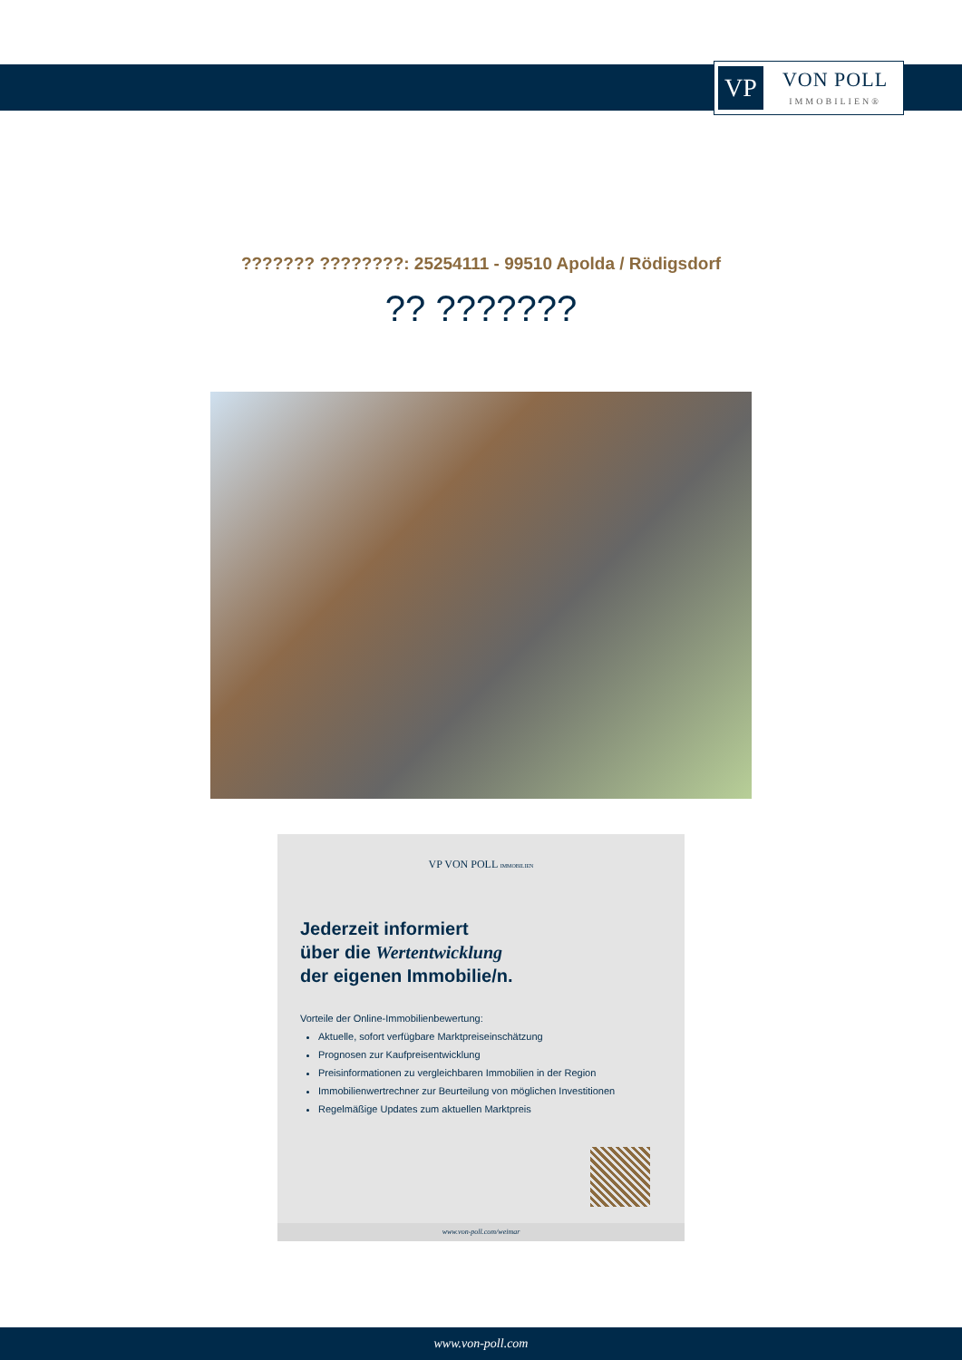VP
VON POLL
IMMOBILIEN®
??????? ????????: 25254111 - 99510 Apolda / Rödigsdorf
?? ???????
VP VON POLL IMMOBILIEN
Jederzeit informiert
über die Wertentwicklung
der eigenen Immobilie/n.
Vorteile der Online-Immobilienbewertung:
Aktuelle, sofort verfügbare Marktpreiseinschätzung
Prognosen zur Kaufpreisentwicklung
Preisinformationen zu vergleichbaren Immobilien in der Region
Immobilienwertrechner zur Beurteilung von möglichen Investitionen
Regelmäßige Updates zum aktuellen Marktpreis
www.von-poll.com/weimar
www.von-poll.com